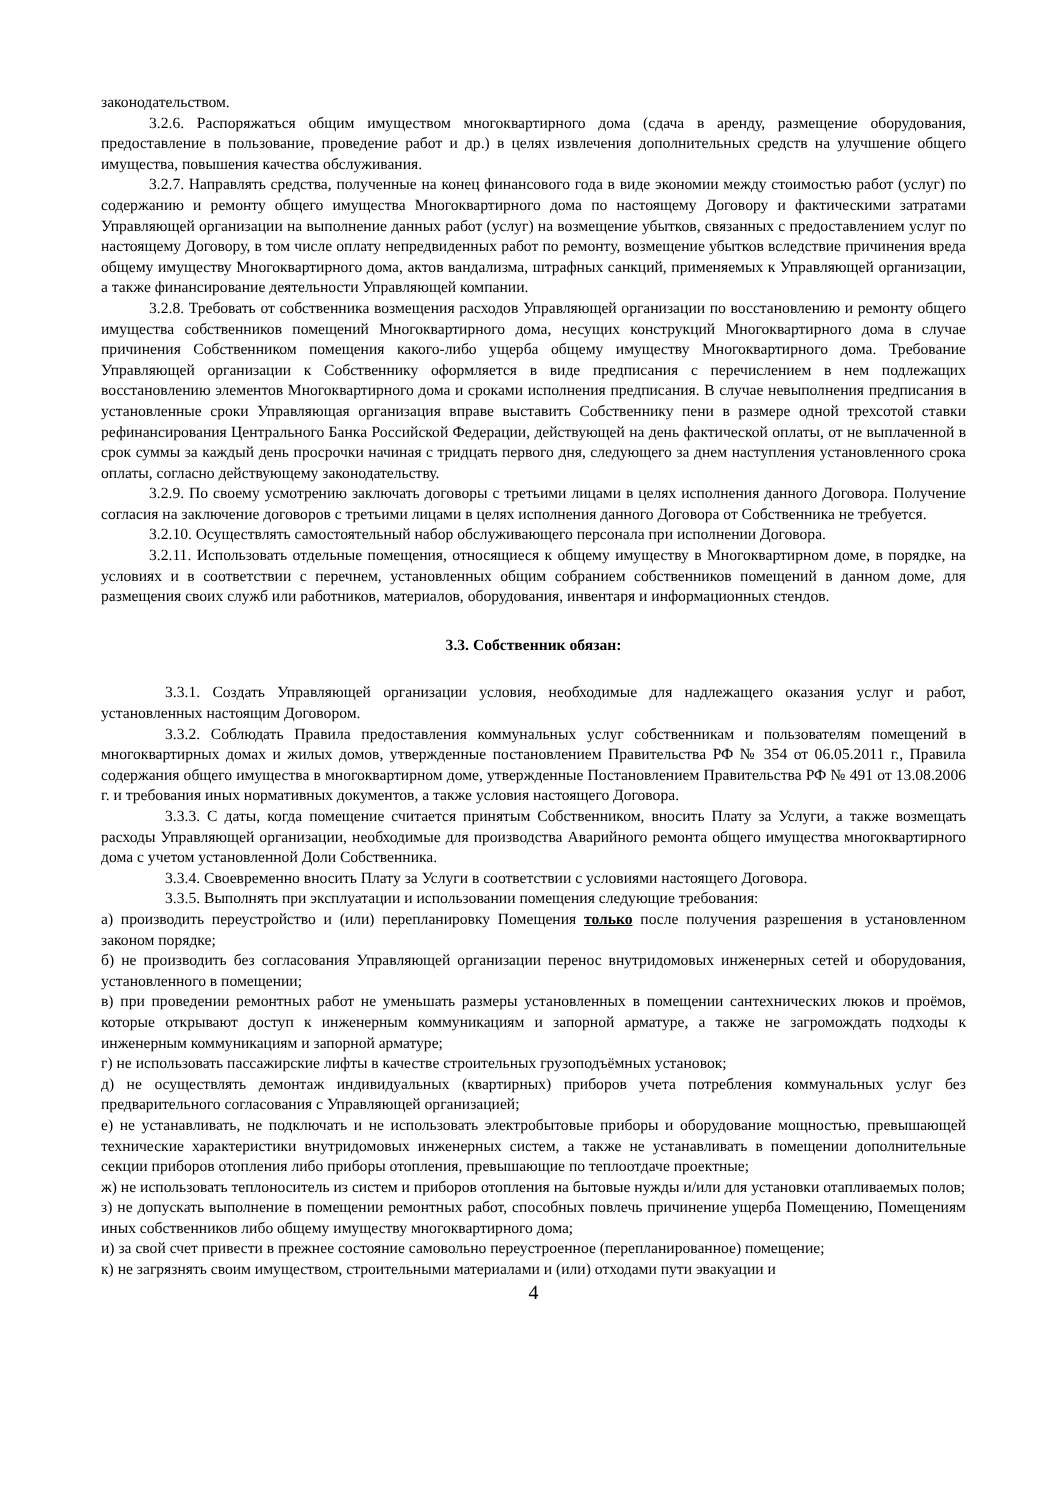законодательством.
3.2.6. Распоряжаться общим имуществом многоквартирного дома (сдача в аренду, размещение оборудования, предоставление в пользование, проведение работ и др.) в целях извлечения дополнительных средств на улучшение общего имущества, повышения качества обслуживания.
3.2.7. Направлять средства, полученные на конец финансового года в виде экономии между стоимостью работ (услуг) по содержанию и ремонту общего имущества Многоквартирного дома по настоящему Договору и фактическими затратами Управляющей организации на выполнение данных работ (услуг) на возмещение убытков, связанных с предоставлением услуг по настоящему Договору, в том числе оплату непредвиденных работ по ремонту, возмещение убытков вследствие причинения вреда общему имуществу Многоквартирного дома, актов вандализма, штрафных санкций, применяемых к Управляющей организации, а также финансирование деятельности Управляющей компании.
3.2.8. Требовать от собственника возмещения расходов Управляющей организации по восстановлению и ремонту общего имущества собственников помещений Многоквартирного дома, несущих конструкций Многоквартирного дома в случае причинения Собственником помещения какого-либо ущерба общему имуществу Многоквартирного дома. Требование Управляющей организации к Собственнику оформляется в виде предписания с перечислением в нем подлежащих восстановлению элементов Многоквартирного дома и сроками исполнения предписания. В случае невыполнения предписания в установленные сроки Управляющая организация вправе выставить Собственнику пени в размере одной трехсотой ставки рефинансирования Центрального Банка Российской Федерации, действующей на день фактической оплаты, от не выплаченной в срок суммы за каждый день просрочки начиная с тридцать первого дня, следующего за днем наступления установленного срока оплаты, согласно действующему законодательству.
3.2.9. По своему усмотрению заключать договоры с третьими лицами в целях исполнения данного Договора. Получение согласия на заключение договоров с третьими лицами в целях исполнения данного Договора от Собственника не требуется.
3.2.10. Осуществлять самостоятельный набор обслуживающего персонала при исполнении Договора.
3.2.11. Использовать отдельные помещения, относящиеся к общему имуществу в Многоквартирном доме, в порядке, на условиях и в соответствии с перечнем, установленных общим собранием собственников помещений в данном доме, для размещения своих служб или работников, материалов, оборудования, инвентаря и информационных стендов.
3.3. Собственник обязан:
3.3.1. Создать Управляющей организации условия, необходимые для надлежащего оказания услуг и работ, установленных настоящим Договором.
3.3.2. Соблюдать Правила предоставления коммунальных услуг собственникам и пользователям помещений в многоквартирных домах и жилых домов, утвержденные постановлением Правительства РФ № 354 от 06.05.2011 г., Правила содержания общего имущества в многоквартирном доме, утвержденные Постановлением Правительства РФ № 491 от 13.08.2006 г. и требования иных нормативных документов, а также условия настоящего Договора.
3.3.3. С даты, когда помещение считается принятым Собственником, вносить Плату за Услуги, а также возмещать расходы Управляющей организации, необходимые для производства Аварийного ремонта общего имущества многоквартирного дома с учетом установленной Доли Собственника.
3.3.4. Своевременно вносить Плату за Услуги в соответствии с условиями настоящего Договора.
3.3.5. Выполнять при эксплуатации и использовании помещения следующие требования:
а) производить переустройство и (или) перепланировку Помещения только после получения разрешения в установленном законом порядке;
б) не производить без согласования Управляющей организации перенос внутридомовых инженерных сетей и оборудования, установленного в помещении;
в) при проведении ремонтных работ не уменьшать размеры установленных в помещении сантехнических люков и проёмов, которые открывают доступ к инженерным коммуникациям и запорной арматуре, а также не загромождать подходы к инженерным коммуникациям и запорной арматуре;
г) не использовать пассажирские лифты в качестве строительных грузоподъёмных установок;
д) не осуществлять демонтаж индивидуальных (квартирных) приборов учета потребления коммунальных услуг без предварительного согласования с Управляющей организацией;
е) не устанавливать, не подключать и не использовать электробытовые приборы и оборудование мощностью, превышающей технические характеристики внутридомовых инженерных систем, а также не устанавливать в помещении дополнительные секции приборов отопления либо приборы отопления, превышающие по теплоотдаче проектные;
ж) не использовать теплоноситель из систем и приборов отопления на бытовые нужды и/или для установки отапливаемых полов;
з) не допускать выполнение в помещении ремонтных работ, способных повлечь причинение ущерба Помещению, Помещениям иных собственников либо общему имуществу многоквартирного дома;
и) за свой счет привести в прежнее состояние самовольно переустроенное (перепланированное) помещение;
к) не загрязнять своим имуществом, строительными материалами и (или) отходами пути эвакуации и
4